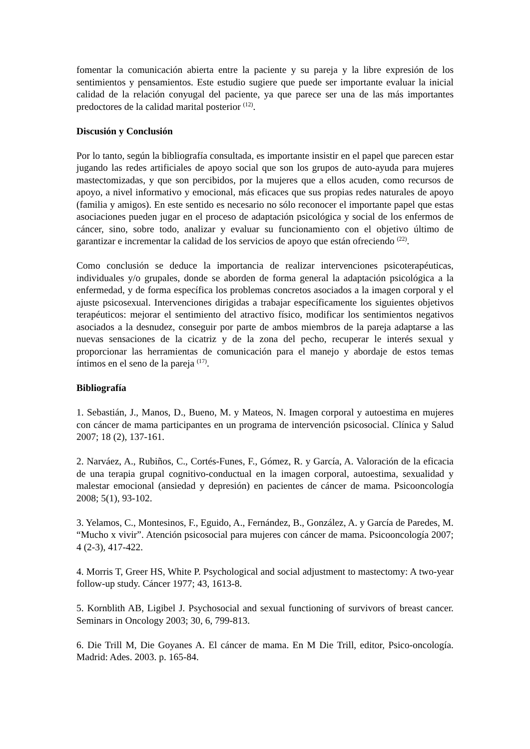fomentar la comunicación abierta entre la paciente y su pareja y la libre expresión de los sentimientos y pensamientos. Este estudio sugiere que puede ser importante evaluar la inicial calidad de la relación conyugal del paciente, ya que parece ser una de las más importantes predoctores de la calidad marital posterior <sup>(12)</sup>.
Discusión y Conclusión
Por lo tanto, según la bibliografía consultada, es importante insistir en el papel que parecen estar jugando las redes artificiales de apoyo social que son los grupos de auto-ayuda para mujeres mastectomizadas, y que son percibidos, por la mujeres que a ellos acuden, como recursos de apoyo, a nivel informativo y emocional, más eficaces que sus propias redes naturales de apoyo (familia y amigos). En este sentido es necesario no sólo reconocer el importante papel que estas asociaciones pueden jugar en el proceso de adaptación psicológica y social de los enfermos de cáncer, sino, sobre todo, analizar y evaluar su funcionamiento con el objetivo último de garantizar e incrementar la calidad de los servicios de apoyo que están ofreciendo <sup>(22)</sup>.
Como conclusión se deduce la importancia de realizar intervenciones psicoterapéuticas, individuales y/o grupales, donde se aborden de forma general la adaptación psicológica a la enfermedad, y de forma específica los problemas concretos asociados a la imagen corporal y el ajuste psicosexual. Intervenciones dirigidas a trabajar específicamente los siguientes objetivos terapéuticos: mejorar el sentimiento del atractivo físico, modificar los sentimientos negativos asociados a la desnudez, conseguir por parte de ambos miembros de la pareja adaptarse a las nuevas sensaciones de la cicatriz y de la zona del pecho, recuperar le interés sexual y proporcionar las herramientas de comunicación para el manejo y abordaje de estos temas íntimos en el seno de la pareja <sup>(17)</sup>.
Bibliografía
1. Sebastián, J., Manos, D., Bueno, M. y Mateos, N. Imagen corporal y autoestima en mujeres con cáncer de mama participantes en un programa de intervención psicosocial. Clínica y Salud 2007; 18 (2), 137-161.
2. Narváez, A., Rubiños, C., Cortés-Funes, F., Gómez, R. y García, A. Valoración de la eficacia de una terapia grupal cognitivo-conductual en la imagen corporal, autoestima, sexualidad y malestar emocional (ansiedad y depresión) en pacientes de cáncer de mama. Psicooncología 2008; 5(1), 93-102.
3. Yelamos, C., Montesinos, F., Eguido, A., Fernández, B., González, A. y García de Paredes, M. “Mucho x vivir”. Atención psicosocial para mujeres con cáncer de mama. Psicooncología 2007; 4 (2-3), 417-422.
4. Morris T, Greer HS, White P. Psychological and social adjustment to mastectomy: A two-year follow-up study. Cáncer 1977; 43, 1613-8.
5. Kornblith AB, Ligibel J. Psychosocial and sexual functioning of survivors of breast cancer. Seminars in Oncology 2003; 30, 6, 799-813.
6. Die Trill M, Die Goyanes A. El cáncer de mama. En M Die Trill, editor, Psico-oncología. Madrid: Ades. 2003. p. 165-84.